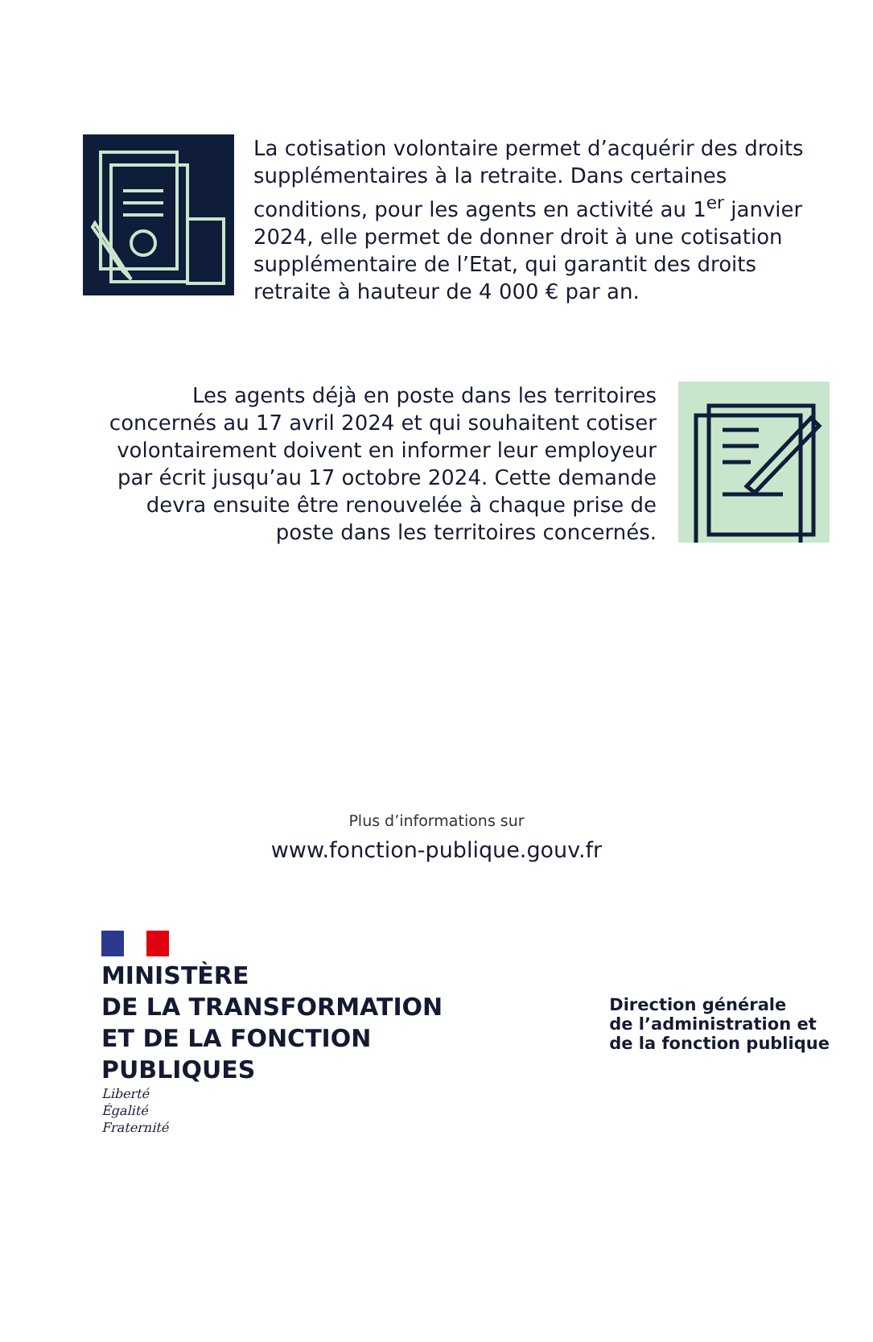La cotisation volontaire permet d’acquérir des droits supplémentaires à la retraite. Dans certaines conditions, pour les agents en activité au 1<sup>er</sup> janvier 2024, elle permet de donner droit à une cotisation supplémentaire de l’Etat, qui garantit des droits retraite à hauteur de 4 000 € par an.
Les agents déjà en poste dans les territoires concernés au 17 avril 2024 et qui souhaitent cotiser volontairement doivent en informer leur employeur par écrit jusqu’au 17 octobre 2024. Cette demande devra ensuite être renouvelée à chaque prise de poste dans les territoires concernés.
Plus d’informations sur
www.fonction-publique.gouv.fr
MINISTÈRE
DE LA TRANSFORMATION
ET DE LA FONCTION
PUBLIQUES
Liberté
Égalité
Fraternité
Direction générale
de l’administration et
de la fonction publique